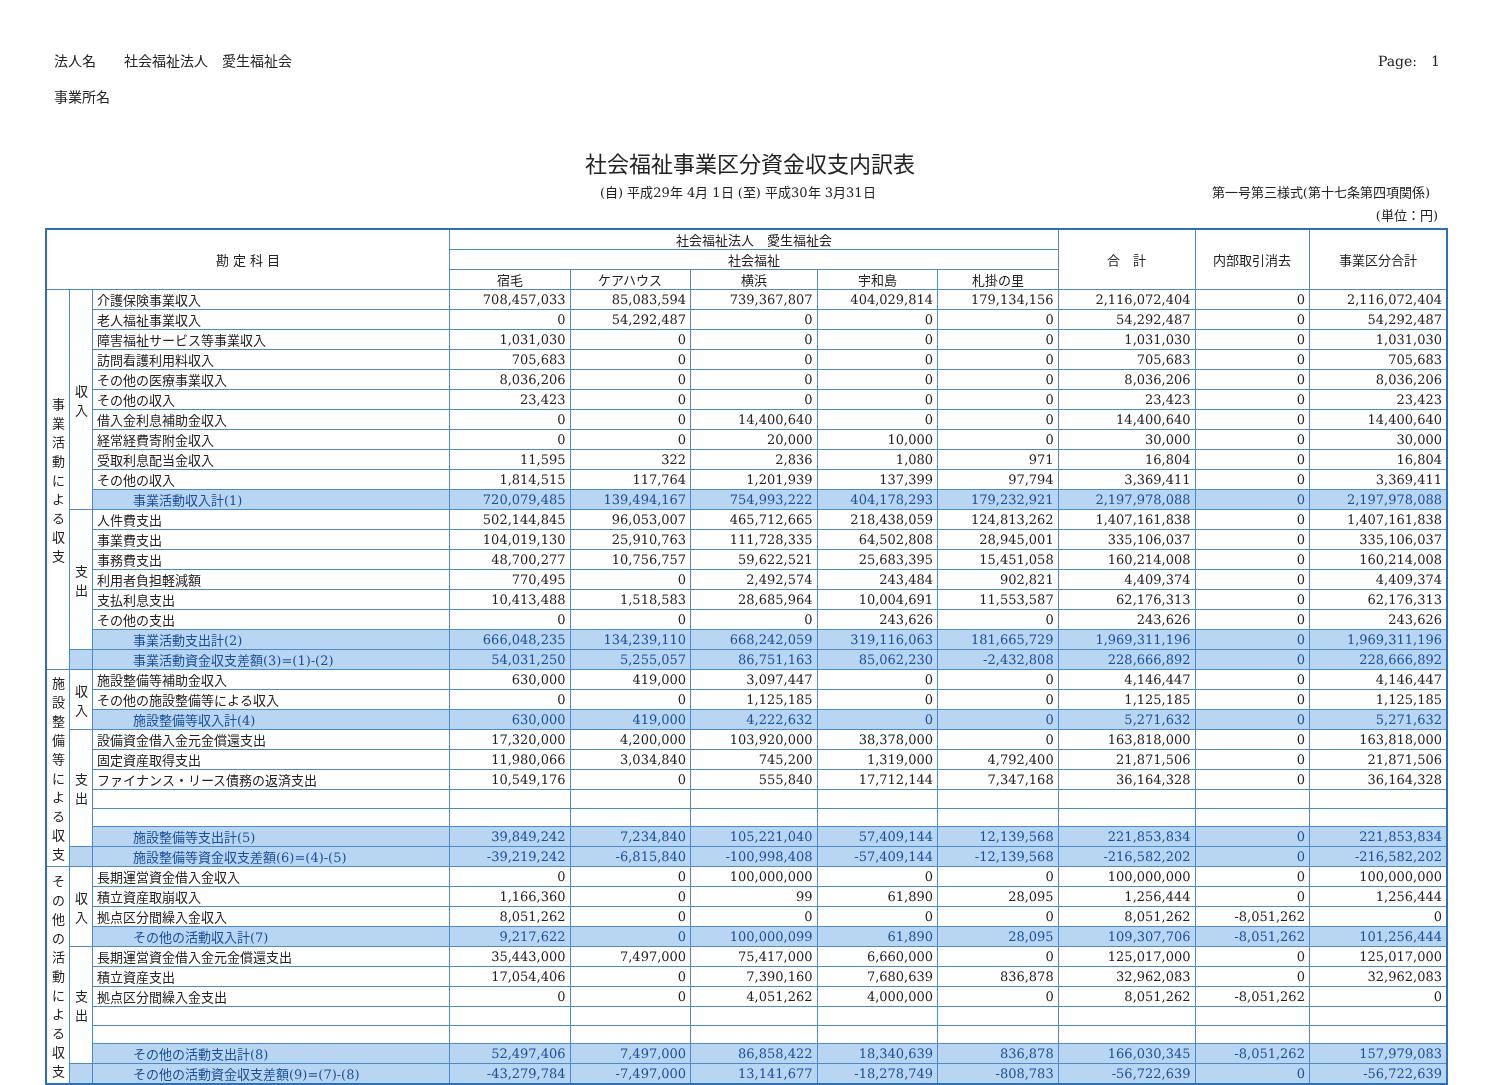法人名　　社会福祉法人　愛生福祉会
事業所名
Page:　1
社会福祉事業区分資金収支内訳表
(自) 平成29年 4月 1日 (至) 平成30年 3月31日 第一号第三様式(第十七条第四項関係)
(単位：円)
| 勘 定 科 目 | | | 社会福祉法人 愛生福祉会 | | | | | 合 計 | 内部取引消去 | 事業区分合計 |
| --- | --- | --- | --- | --- | --- | --- | --- | --- | --- | --- |
| | | | 社会福祉 | | | | | | | |
| | | | 宿毛 | ケアハウス | 横浜 | 宇和島 | 札掛の里 | | | |
| 事業活動による収支 | 収入 | 介護保険事業収入 | 708,457,033 | 85,083,594 | 739,367,807 | 404,029,814 | 179,134,156 | 2,116,072,404 | 0 | 2,116,072,404 |
| | | 老人福祉事業収入 | 0 | 54,292,487 | 0 | 0 | 0 | 54,292,487 | 0 | 54,292,487 |
| | | 障害福祉サービス等事業収入 | 1,031,030 | 0 | 0 | 0 | 0 | 1,031,030 | 0 | 1,031,030 |
| | | 訪問看護利用料収入 | 705,683 | 0 | 0 | 0 | 0 | 705,683 | 0 | 705,683 |
| | | その他の医療事業収入 | 8,036,206 | 0 | 0 | 0 | 0 | 8,036,206 | 0 | 8,036,206 |
| | | その他の収入 | 23,423 | 0 | 0 | 0 | 0 | 23,423 | 0 | 23,423 |
| | | 借入金利息補助金収入 | 0 | 0 | 14,400,640 | 0 | 0 | 14,400,640 | 0 | 14,400,640 |
| | | 経常経費寄附金収入 | 0 | 0 | 20,000 | 10,000 | 0 | 30,000 | 0 | 30,000 |
| | | 受取利息配当金収入 | 11,595 | 322 | 2,836 | 1,080 | 971 | 16,804 | 0 | 16,804 |
| | | その他の収入 | 1,814,515 | 117,764 | 1,201,939 | 137,399 | 97,794 | 3,369,411 | 0 | 3,369,411 |
| | | 事業活動収入計(1) | 720,079,485 | 139,494,167 | 754,993,222 | 404,178,293 | 179,232,921 | 2,197,978,088 | 0 | 2,197,978,088 |
| | 支出 | 人件費支出 | 502,144,845 | 96,053,007 | 465,712,665 | 218,438,059 | 124,813,262 | 1,407,161,838 | 0 | 1,407,161,838 |
| | | 事業費支出 | 104,019,130 | 25,910,763 | 111,728,335 | 64,502,808 | 28,945,001 | 335,106,037 | 0 | 335,106,037 |
| | | 事務費支出 | 48,700,277 | 10,756,757 | 59,622,521 | 25,683,395 | 15,451,058 | 160,214,008 | 0 | 160,214,008 |
| | | 利用者負担軽減額 | 770,495 | 0 | 2,492,574 | 243,484 | 902,821 | 4,409,374 | 0 | 4,409,374 |
| | | 支払利息支出 | 10,413,488 | 1,518,583 | 28,685,964 | 10,004,691 | 11,553,587 | 62,176,313 | 0 | 62,176,313 |
| | | その他の支出 | 0 | 0 | 0 | 243,626 | 0 | 243,626 | 0 | 243,626 |
| | | 事業活動支出計(2) | 666,048,235 | 134,239,110 | 668,242,059 | 319,116,063 | 181,665,729 | 1,969,311,196 | 0 | 1,969,311,196 |
| | | 事業活動資金収支差額(3)=(1)-(2) | 54,031,250 | 5,255,057 | 86,751,163 | 85,062,230 | -2,432,808 | 228,666,892 | 0 | 228,666,892 |
| 施設整備等による収支 | 収入 | 施設整備等補助金収入 | 630,000 | 419,000 | 3,097,447 | 0 | 0 | 4,146,447 | 0 | 4,146,447 |
| | | その他の施設整備等による収入 | 0 | 0 | 1,125,185 | 0 | 0 | 1,125,185 | 0 | 1,125,185 |
| | | 施設整備等収入計(4) | 630,000 | 419,000 | 4,222,632 | 0 | 0 | 5,271,632 | 0 | 5,271,632 |
| | 支出 | 設備資金借入金元金償還支出 | 17,320,000 | 4,200,000 | 103,920,000 | 38,378,000 | 0 | 163,818,000 | 0 | 163,818,000 |
| | | 固定資産取得支出 | 11,980,066 | 3,034,840 | 745,200 | 1,319,000 | 4,792,400 | 21,871,506 | 0 | 21,871,506 |
| | | ファイナンス・リース債務の返済支出 | 10,549,176 | 0 | 555,840 | 17,712,144 | 7,347,168 | 36,164,328 | 0 | 36,164,328 |
| | | 施設整備等支出計(5) | 39,849,242 | 7,234,840 | 105,221,040 | 57,409,144 | 12,139,568 | 221,853,834 | 0 | 221,853,834 |
| | | 施設整備等資金収支差額(6)=(4)-(5) | -39,219,242 | -6,815,840 | -100,998,408 | -57,409,144 | -12,139,568 | -216,582,202 | 0 | -216,582,202 |
| その他の活動による収支 | 収入 | 長期運営資金借入金収入 | 0 | 0 | 100,000,000 | 0 | 0 | 100,000,000 | 0 | 100,000,000 |
| | | 積立資産取崩収入 | 1,166,360 | 0 | 99 | 61,890 | 28,095 | 1,256,444 | 0 | 1,256,444 |
| | | 拠点区分間繰入金収入 | 8,051,262 | 0 | 0 | 0 | 0 | 8,051,262 | -8,051,262 | 0 |
| | | その他の活動収入計(7) | 9,217,622 | 0 | 100,000,099 | 61,890 | 28,095 | 109,307,706 | -8,051,262 | 101,256,444 |
| | 支出 | 長期運営資金借入金元金償還支出 | 35,443,000 | 7,497,000 | 75,417,000 | 6,660,000 | 0 | 125,017,000 | 0 | 125,017,000 |
| | | 積立資産支出 | 17,054,406 | 0 | 7,390,160 | 7,680,639 | 836,878 | 32,962,083 | 0 | 32,962,083 |
| | | 拠点区分間繰入金支出 | 0 | 0 | 4,051,262 | 4,000,000 | 0 | 8,051,262 | -8,051,262 | 0 |
| | | その他の活動支出計(8) | 52,497,406 | 7,497,000 | 86,858,422 | 18,340,639 | 836,878 | 166,030,345 | -8,051,262 | 157,979,083 |
| | | その他の活動資金収支差額(9)=(7)-(8) | -43,279,784 | -7,497,000 | 13,141,677 | -18,278,749 | -808,783 | -56,722,639 | 0 | -56,722,639 |